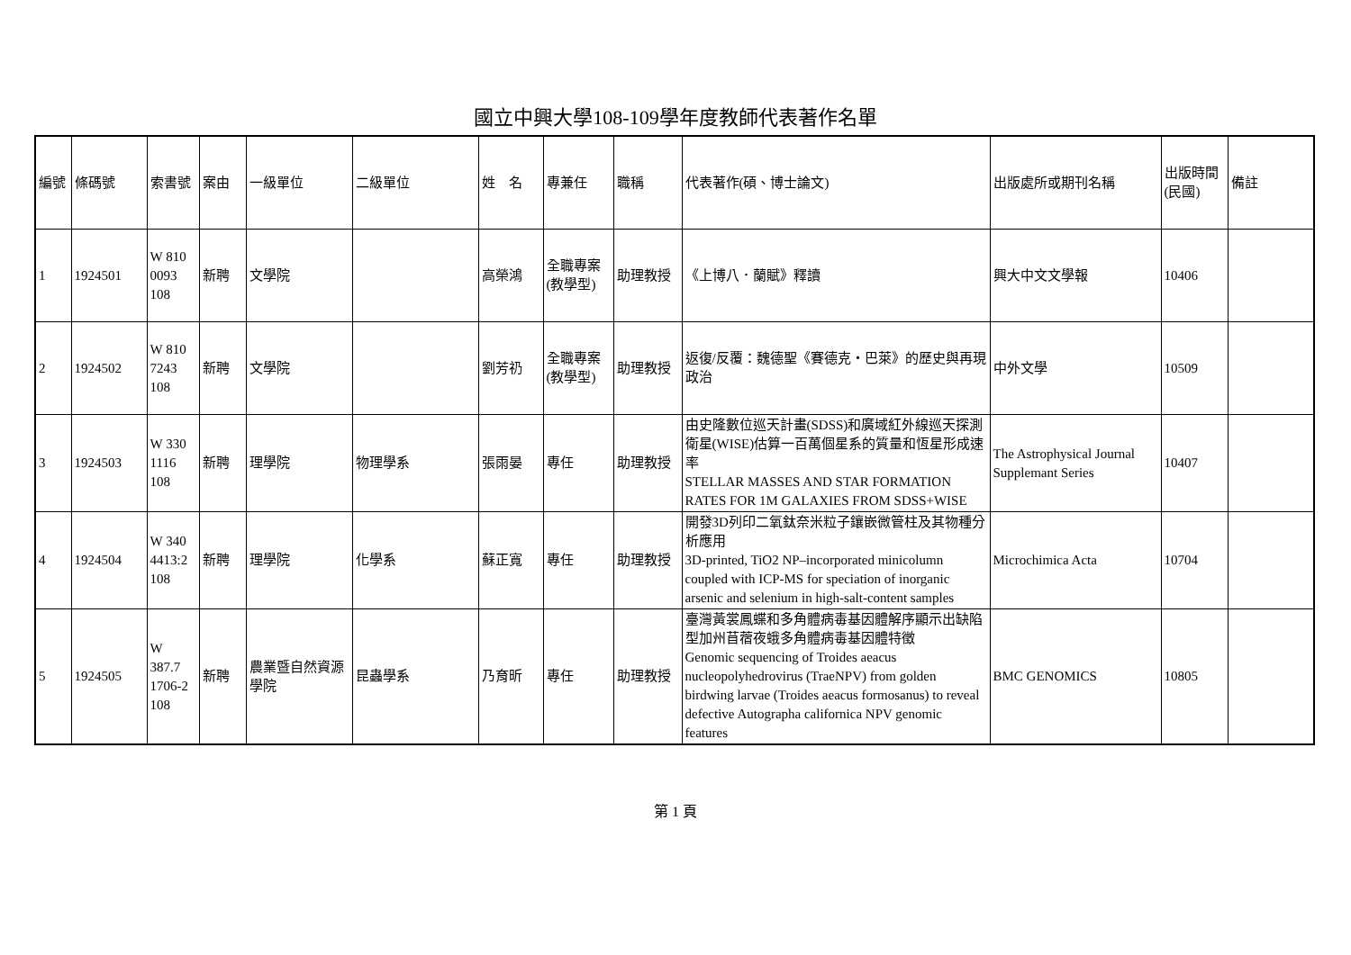國立中興大學108-109學年度教師代表著作名單
| 編號 | 條碼號 | 索書號 | 案由 | 一級單位 | 二級單位 | 姓 名 | 專兼任 | 職稱 | 代表著作(碩、博士論文) | 出版處所或期刊名稱 | 出版時間(民國) | 備註 |
| 1 | 1924501 | W 810 0093 108 | 新聘 | 文學院 | | 高榮鴻 | 全職專案(教學型) | 助理教授 | 《上博八．蘭賦》釋讀 | 興大中文文學報 | 10406 | |
| 2 | 1924502 | W 810 7243 108 | 新聘 | 文學院 | | 劉芳礽 | 全職專案(教學型) | 助理教授 | 返復/反覆：魏德聖《賽德克‧巴萊》的歷史與再現政治 | 中外文學 | 10509 | |
| 3 | 1924503 | W 330 1116 108 | 新聘 | 理學院 | 物理學系 | 張雨晏 | 專任 | 助理教授 | 由史隆數位巡天計畫(SDSS)和廣域紅外線巡天探測衛星(WISE)估算一百萬個星系的質量和恆星形成速率 STELLAR MASSES AND STAR FORMATION RATES FOR 1M GALAXIES FROM SDSS+WISE | The Astrophysical Journal Supplemant Series | 10407 | |
| 4 | 1924504 | W 340 4413:2 108 | 新聘 | 理學院 | 化學系 | 蘇正寬 | 專任 | 助理教授 | 開發3D列印二氧鈦奈米粒子鑲嵌微管柱及其物種分析應用 3D-printed, TiO2 NP–incorporated minicolumn coupled with ICP-MS for speciation of inorganic arsenic and selenium in high-salt-content samples | Microchimica Acta | 10704 | |
| 5 | 1924505 | W 387.7 1706-2 108 | 新聘 | 農業暨自然資源學院 | 昆蟲學系 | 乃育昕 | 專任 | 助理教授 | 臺灣黃裳鳳蝶和多角體病毒基因體解序顯示出缺陷型加州苜蓿夜蛾多角體病毒基因體特徵 Genomic sequencing of Troides aeacus nucleopolyhedrovirus (TraeNPV) from golden birdwing larvae (Troides aeacus formosanus) to reveal defective Autographa californica NPV genomic features | BMC GENOMICS | 10805 | |
第 1 頁